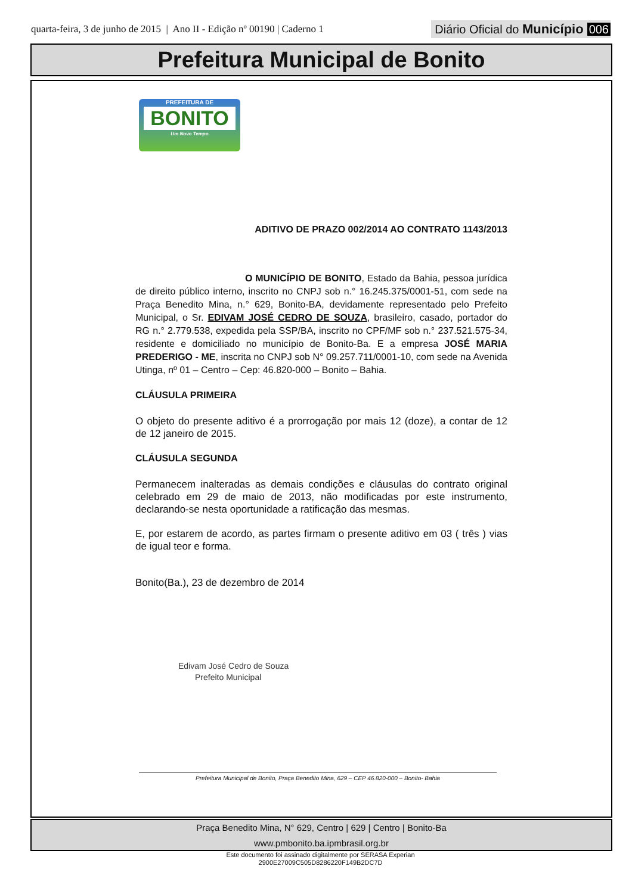quarta-feira, 3 de junho de 2015 | Ano II - Edição nº 00190 | Caderno 1
Diário Oficial do Município 006
Prefeitura Municipal de Bonito
PREFEITURA DE
BONITO
Um Novo Tempo
ADITIVO DE PRAZO 002/2014 AO CONTRATO 1143/2013
O MUNICÍPIO DE BONITO, Estado da Bahia, pessoa jurídica de direito público interno, inscrito no CNPJ sob n.° 16.245.375/0001-51, com sede na Praça Benedito Mina, n.° 629, Bonito-BA, devidamente representado pelo Prefeito Municipal, o Sr. EDIVAM JOSÉ CEDRO DE SOUZA, brasileiro, casado, portador do RG n.° 2.779.538, expedida pela SSP/BA, inscrito no CPF/MF sob n.° 237.521.575-34, residente e domiciliado no município de Bonito-Ba. E a empresa JOSÉ MARIA PREDERIGO - ME, inscrita no CNPJ sob N° 09.257.711/0001-10, com sede na Avenida Utinga, nº 01 – Centro – Cep: 46.820-000 – Bonito – Bahia.
CLÁUSULA PRIMEIRA
O objeto do presente aditivo é a prorrogação por mais 12 (doze), a contar de 12 de 12 janeiro de 2015.
CLÁUSULA SEGUNDA
Permanecem inalteradas as demais condições e cláusulas do contrato original celebrado em 29 de maio de 2013, não modificadas por este instrumento, declarando-se nesta oportunidade a ratificação das mesmas.
E, por estarem de acordo, as partes firmam o presente aditivo em 03 ( três ) vias de igual teor e forma.
Bonito(Ba.), 23 de dezembro de 2014
Edivam José Cedro de Souza
Prefeito Municipal
Prefeitura Municipal de Bonito, Praça Benedito Mina, 629 – CEP 46.820-000 – Bonito- Bahia
Praça Benedito Mina, N° 629, Centro | 629 | Centro | Bonito-Ba
www.pmbonito.ba.ipmbrasil.org.br
Este documento foi assinado digitalmente por SERASA Experian
2900E27009C505D8286220F149B2DC7D